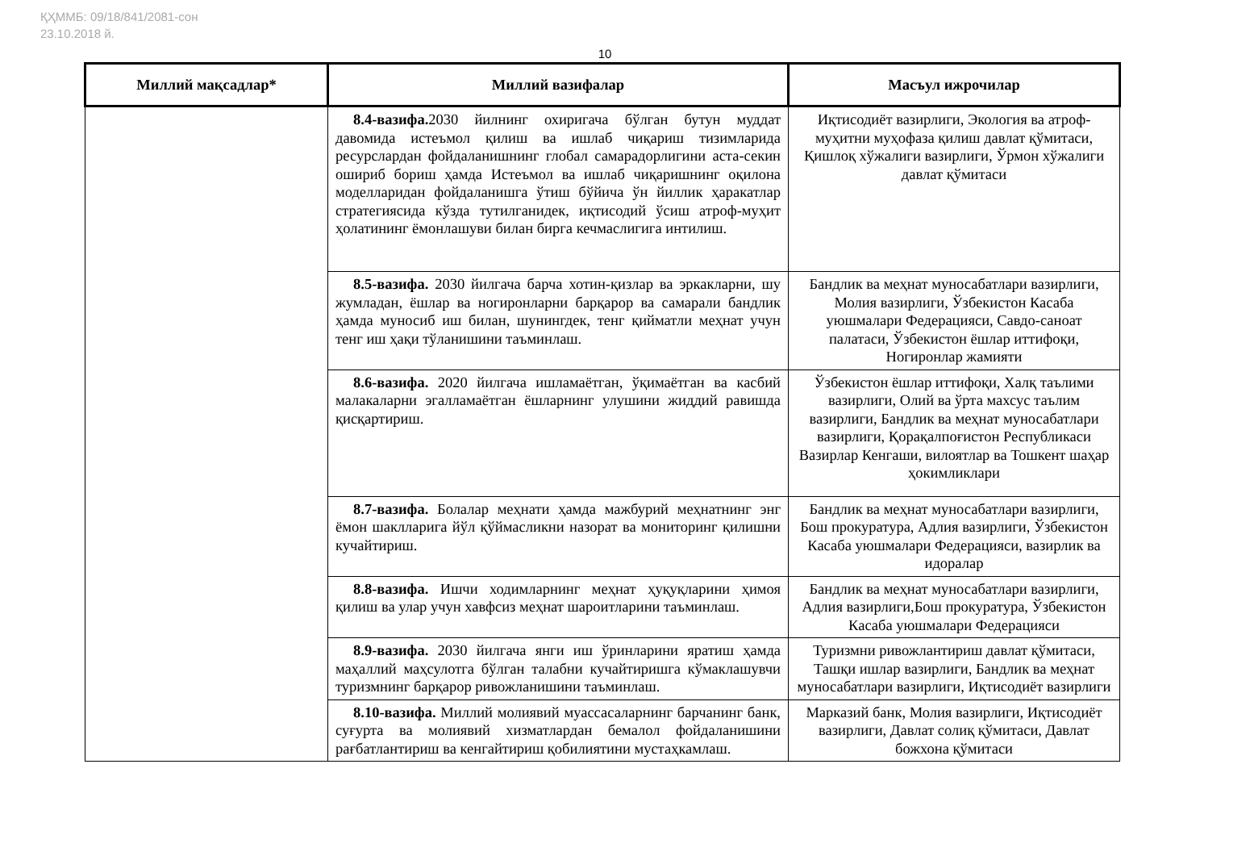ҚҲММБ: 09/18/841/2081-сон
23.10.2018 й.
10
| Миллий мақсадлар* | Миллий вазифалар | Масъул ижрочилар |
| --- | --- | --- |
| | 8.4-вазифа. 2030 йилнинг охиригача бўлган бутун муддат давомида истеъмол қилиш ва ишлаб чиқариш тизимларида ресурслардан фойдаланишнинг глобал самарадорлигини аста-секин ошириб бориш ҳамда Истеъмол ва ишлаб чиқаришнинг оқилона моделларидан фойдаланишга ўтиш бўйича ўн йиллик ҳаракатлар стратегиясида кўзда тутилганидек, иқтисодий ўсиш атроф-муҳит ҳолатининг ёмонлашуви билан бирга кечмаслигига интилиш. | Иқтисодиёт вазирлиги, Экология ва атроф-муҳитни муҳофаза қилиш давлат қўмитаси, Қишлоқ хўжалиги вазирлиги, Ўрмон хўжалиги давлат қўмитаси |
| | 8.5-вазифа. 2030 йилгача барча хотин-қизлар ва эркакларни, шу жумладан, ёшлар ва ногиронларни барқарор ва самарали бандлик ҳамда муносиб иш билан, шунингдек, тенг қийматли меҳнат учун тенг иш ҳақи тўланишини таъминлаш. | Бандлик ва меҳнат муносабатлари вазирлиги, Молия вазирлиги, Ўзбекистон Касаба уюшмалари Федерацияси, Савдо-саноат палатаси, Ўзбекистон ёшлар иттифоқи, Ногиронлар жамияти |
| | 8.6-вазифа. 2020 йилгача ишламаётган, ўқимаётган ва касбий малакаларни эгалламаётган ёшларнинг улушини жиддий равишда қисқартириш. | Ўзбекистон ёшлар иттифоқи, Халқ таълими вазирлиги, Олий ва ўрта махсус таълим вазирлиги, Бандлик ва меҳнат муносабатлари вазирлиги, Қорақалпоғистон Республикаси Вазирлар Кенгаши, вилоятлар ва Тошкент шаҳар ҳокимликлари |
| | 8.7-вазифа. Болалар меҳнати ҳамда мажбурий меҳнатнинг энг ёмон шаклларига йўл қўймасликни назорат ва мониторинг қилишни кучайтириш. | Бандлик ва меҳнат муносабатлари вазирлиги, Бош прокуратура, Адлия вазирлиги, Ўзбекистон Касаба уюшмалари Федерацияси, вазирлик ва идоралар |
| | 8.8-вазифа. Ишчи ходимларнинг меҳнат ҳуқуқларини ҳимоя қилиш ва улар учун хавфсиз меҳнат шароитларини таъминлаш. | Бандлик ва меҳнат муносабатлари вазирлиги, Адлия вазирлиги,Бош прокуратура, Ўзбекистон Касаба уюшмалари Федерацияси |
| | 8.9-вазифа. 2030 йилгача янги иш ўринларини яратиш ҳамда маҳаллий маҳсулотга бўлган талабни кучайтиришга кўмаклашувчи туризмнинг барқарор ривожланишини таъминлаш. | Туризмни ривожлантириш давлат қўмитаси, Ташқи ишлар вазирлиги, Бандлик ва меҳнат муносабатлари вазирлиги, Иқтисодиёт вазирлиги |
| | 8.10-вазифа. Миллий молиявий муассасаларнинг барчанинг банк, суғурта ва молиявий хизматлардан бемалол фойдаланишини рағбатлантириш ва кенгайтириш қобилиятини мустаҳкамлаш. | Марказий банк, Молия вазирлиги, Иқтисодиёт вазирлиги, Давлат солиқ қўмитаси, Давлат божхона қўмитаси |